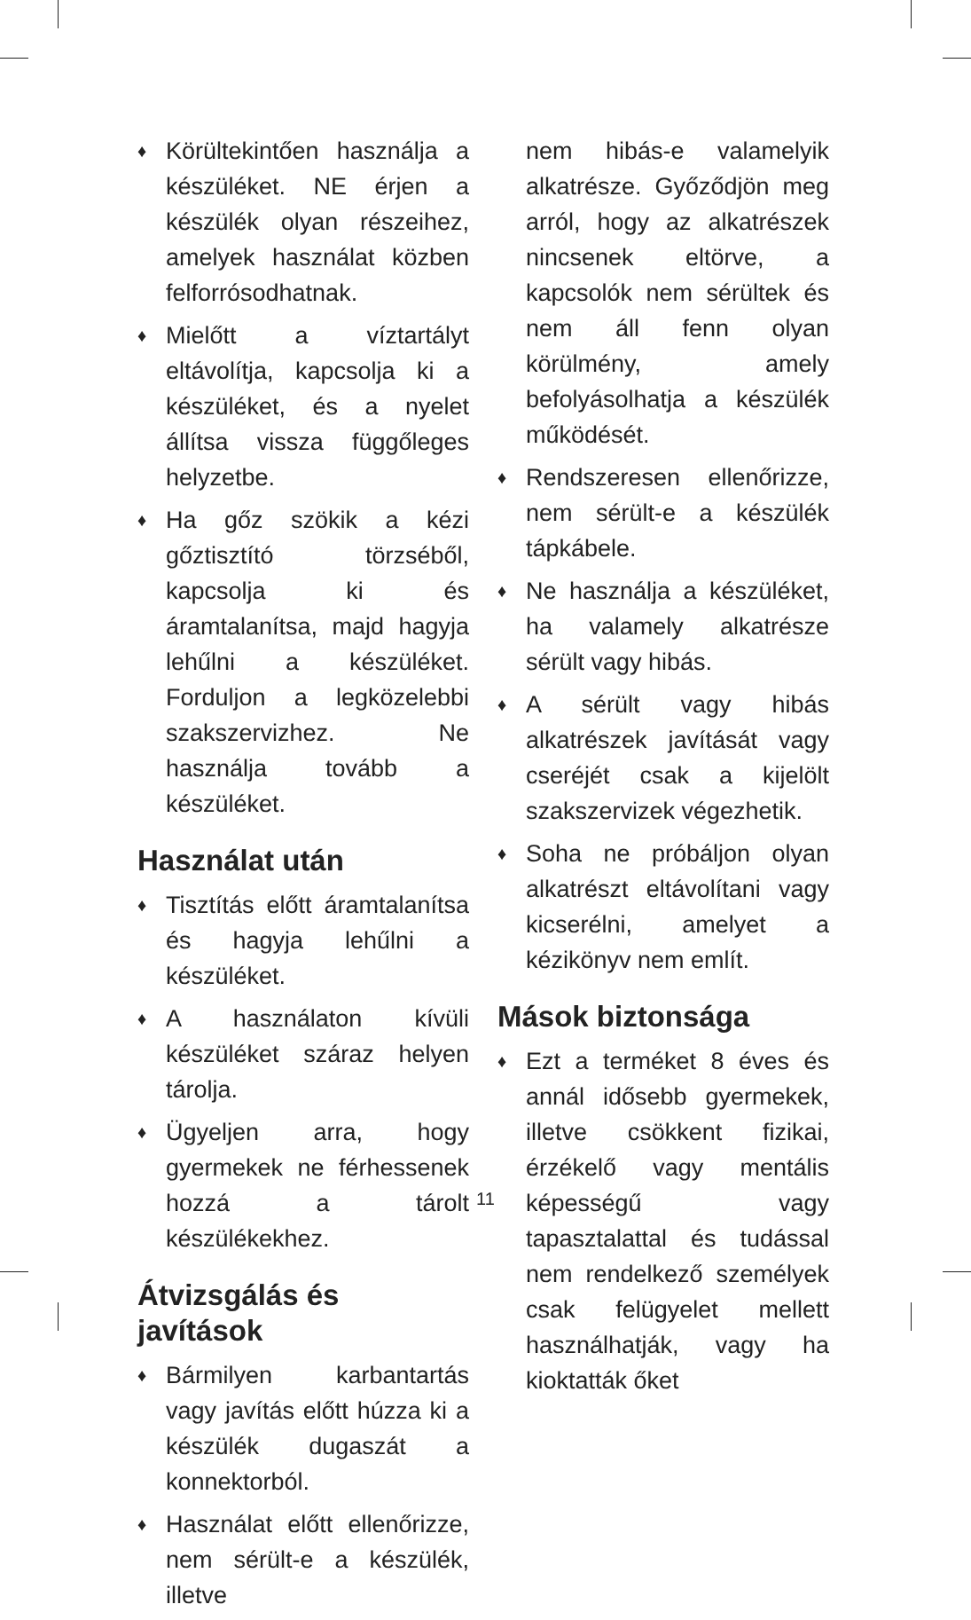♦ Körültekintően használja a készüléket. NE érjen a készülék olyan részeihez, amelyek használat közben felforrósodhatnak.
♦ Mielőtt a víztartályt eltávolítja, kapcsolja ki a készüléket, és a nyelet állítsa vissza függőleges helyzetbe.
♦ Ha gőz szökik a kézi gőztisztító törzséből, kapcsolja ki és áramtalanítsa, majd hagyja lehűlni a készüléket. Forduljon a legközelebbi szakszervizhez. Ne használja tovább a készüléket.
Használat után
♦ Tisztítás előtt áramtalanítsa és hagyja lehűlni a készüléket.
♦ A használaton kívüli készüléket száraz helyen tárolja.
♦ Ügyeljen arra, hogy gyermekek ne férhessenek hozzá a tárolt készülékekhez.
Átvizsgálás és javítások
♦ Bármilyen karbantartás vagy javítás előtt húzza ki a készülék dugaszát a konnektorból.
♦ Használat előtt ellenőrizze, nem sérült-e a készülék, illetve
nem hibás-e valamelyik alkatrésze. Győződjön meg arról, hogy az alkatrészek nincsenek eltörve, a kapcsolók nem sérültek és nem áll fenn olyan körülmény, amely befolyásolhatja a készülék működését.
♦ Rendszeresen ellenőrizze, nem sérült-e a készülék tápkábele.
♦ Ne használja a készüléket, ha valamely alkatrésze sérült vagy hibás.
♦ A sérült vagy hibás alkatrészek javítását vagy cseréjét csak a kijelölt szakszervizek végezhetik.
♦ Soha ne próbáljon olyan alkatrészt eltávolítani vagy kicserélni, amelyet a kézikönyv nem említ.
Mások biztonsága
♦ Ezt a terméket 8 éves és annál idősebb gyermekek, illetve csökkent fizikai, érzékelő vagy mentális képességű vagy tapasztalattal és tudással nem rendelkező személyek csak felügyelet mellett használhatják, vagy ha kioktatták őket
11